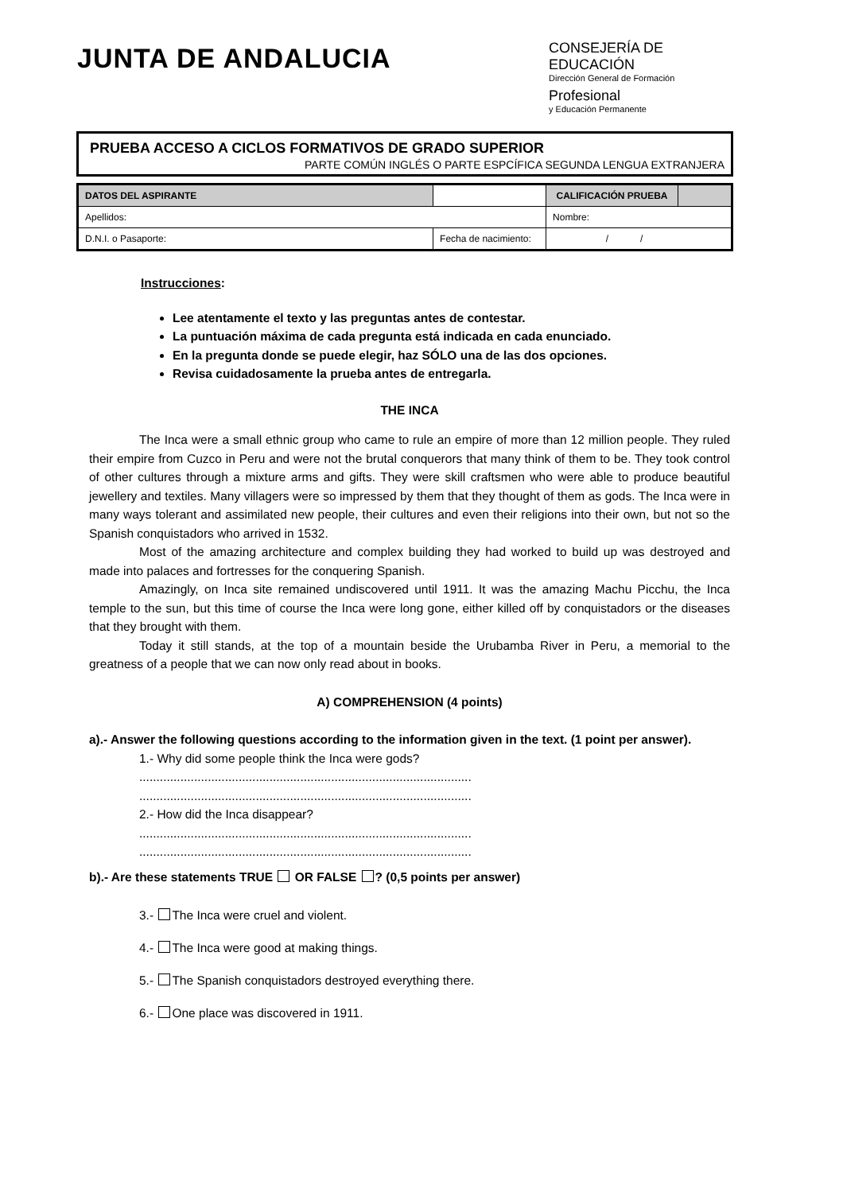JUNTA DE ANDALUCIA
CONSEJERÍA DE EDUCACIÓN
Dirección General de Formación
Profesional
y Educación Permanente
PRUEBA ACCESO A CICLOS FORMATIVOS DE GRADO SUPERIOR
PARTE COMÚN INGLÉS O PARTE ESPCÍFICA SEGUNDA LENGUA EXTRANJERA
| DATOS DEL ASPIRANTE | | CALIFICACIÓN PRUEBA | |
| Apellidos: | | Nombre: | |
| D.N.I. o Pasaporte: | Fecha de nacimiento: | / / | |
Instrucciones:
Lee atentamente el texto y las preguntas antes de contestar.
La puntuación máxima de cada pregunta está indicada en cada enunciado.
En la pregunta donde se puede elegir, haz SÓLO una de las dos opciones.
Revisa cuidadosamente la prueba antes de entregarla.
THE INCA
The Inca were a small ethnic group who came to rule an empire of more than 12 million people. They ruled their empire from Cuzco in Peru and were not the brutal conquerors that many think of them to be. They took control of other cultures through a mixture arms and gifts. They were skill craftsmen who were able to produce beautiful jewellery and textiles. Many villagers were so impressed by them that they thought of them as gods. The Inca were in many ways tolerant and assimilated new people, their cultures and even their religions into their own, but not so the Spanish conquistadors who arrived in 1532.
Most of the amazing architecture and complex building they had worked to build up was destroyed and made into palaces and fortresses for the conquering Spanish.
Amazingly, on Inca site remained undiscovered until 1911. It was the amazing Machu Picchu, the Inca temple to the sun, but this time of course the Inca were long gone, either killed off by conquistadors or the diseases that they brought with them.
Today it still stands, at the top of a mountain beside the Urubamba River in Peru, a memorial to the greatness of a people that we can now only read about in books.
A) COMPREHENSION (4 points)
a).- Answer the following questions according to the information given in the text. (1 point per answer).
1.- Why did some people think the Inca were gods?
.................................................................................................
.................................................................................................
2.- How did the Inca disappear?
.................................................................................................
.................................................................................................
b).- Are these statements TRUE OR FALSE ? (0,5 points per answer)
3.- The Inca were cruel and violent.
4.- The Inca were good at making things.
5.- The Spanish conquistadors destroyed everything there.
6.- One place was discovered in 1911.